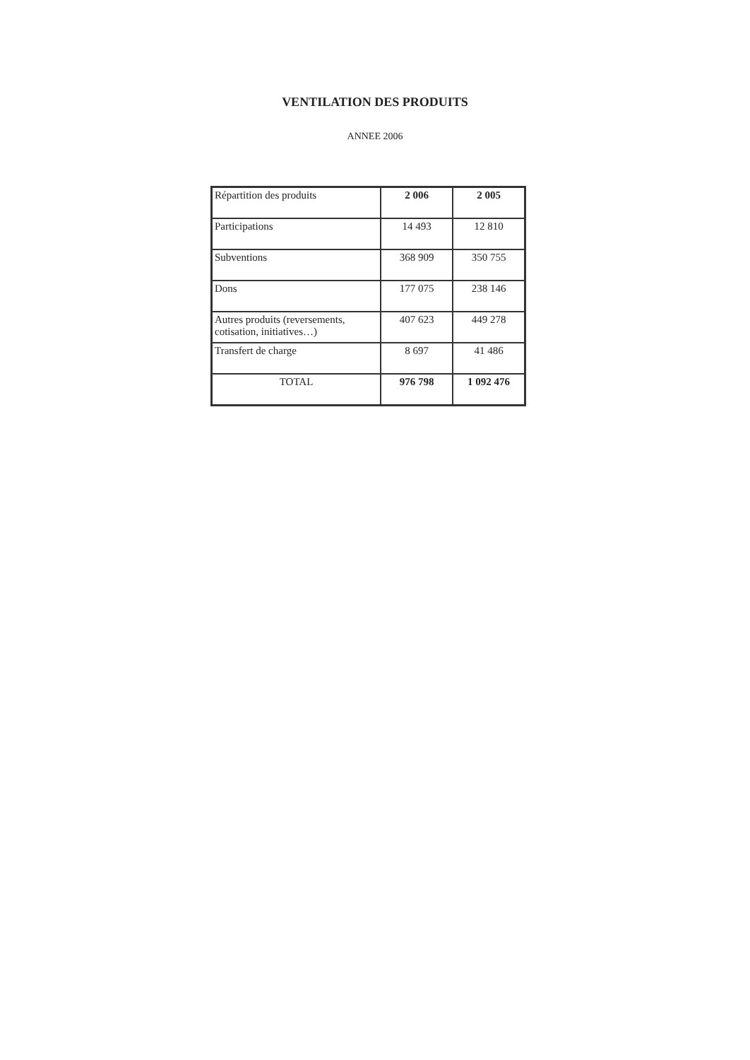VENTILATION DES PRODUITS
ANNEE 2006
| Répartition des produits | 2 006 | 2 005 |
| Participations | 14 493 | 12 810 |
| Subventions | 368 909 | 350 755 |
| Dons | 177 075 | 238 146 |
| Autres produits (reversements, cotisation, initiatives…) | 407 623 | 449 278 |
| Transfert de charge | 8 697 | 41 486 |
| TOTAL | 976 798 | 1 092 476 |